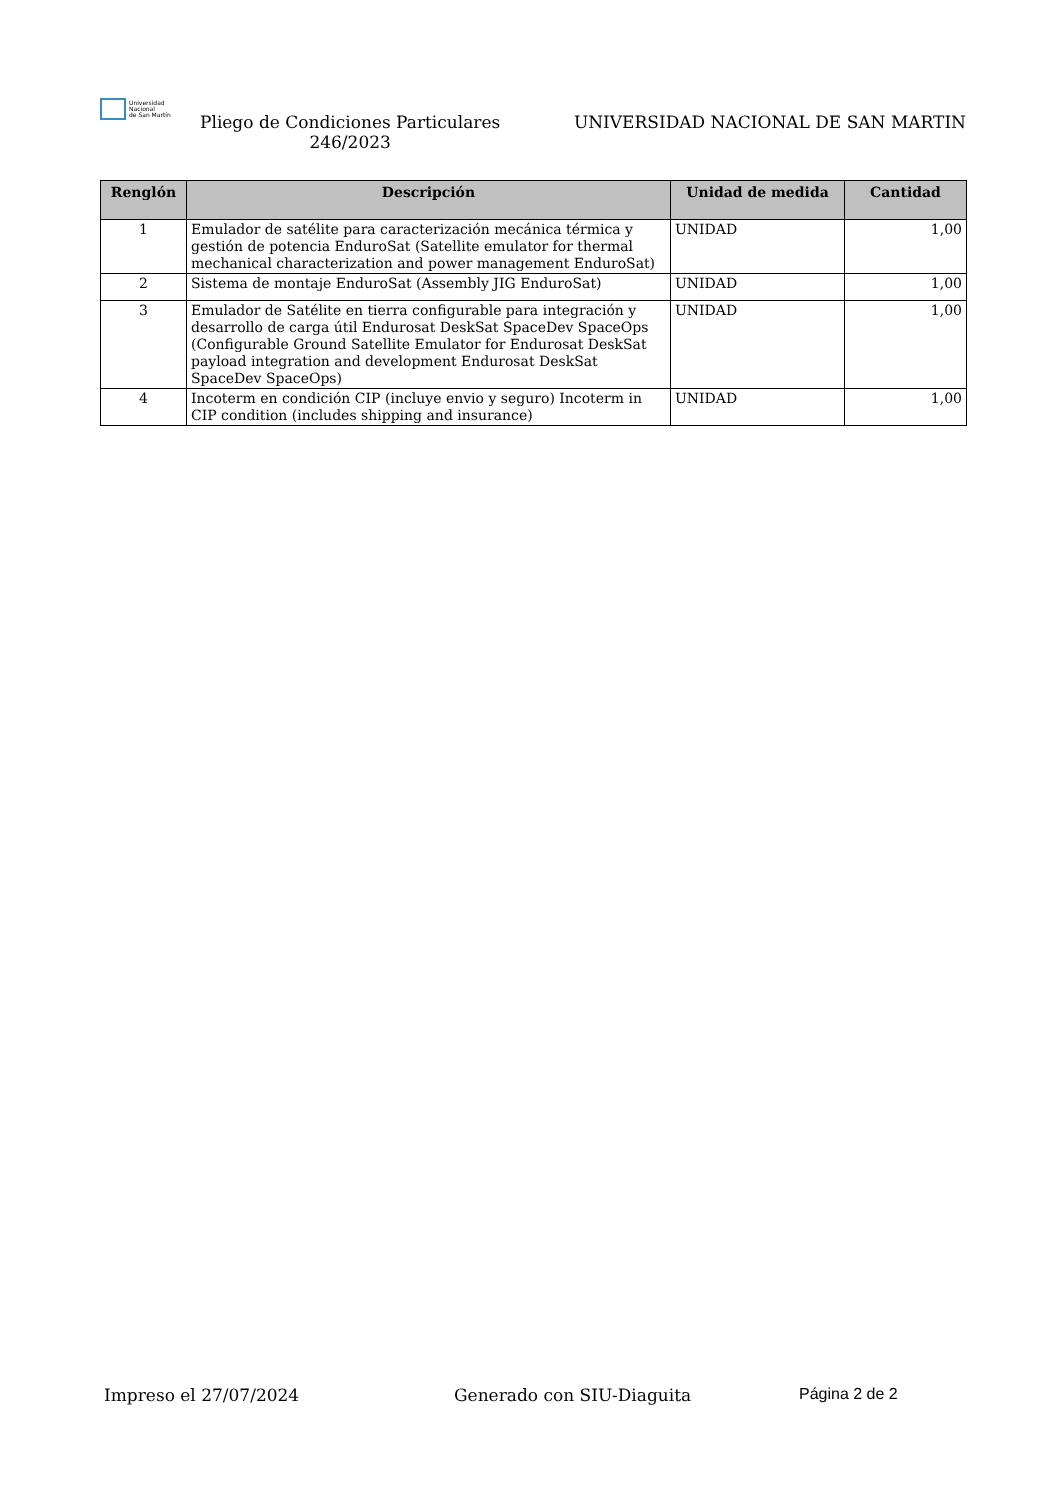Universidad
Nacional
de San Martín
Pliego de Condiciones Particulares
246/2023
UNIVERSIDAD NACIONAL DE SAN MARTIN
| Renglón | Descripción | Unidad de medida | Cantidad |
| --- | --- | --- | --- |
| 1 | Emulador de satélite para caracterización mecánica térmica y gestión de potencia EnduroSat (Satellite emulator for thermal mechanical characterization and power management EnduroSat) | UNIDAD | 1,00 |
| 2 | Sistema de montaje EnduroSat (Assembly JIG EnduroSat) | UNIDAD | 1,00 |
| 3 | Emulador de Satélite en tierra configurable para integración y desarrollo de carga útil Endurosat DeskSat SpaceDev SpaceOps (Configurable Ground Satellite Emulator for Endurosat DeskSat payload integration and development Endurosat DeskSat SpaceDev SpaceOps) | UNIDAD | 1,00 |
| 4 | Incoterm en condición CIP (incluye envio y seguro) Incoterm in CIP condition (includes shipping and insurance) | UNIDAD | 1,00 |
Impreso el 27/07/2024 Generado con SIU-Diaguita Página 2 de 2